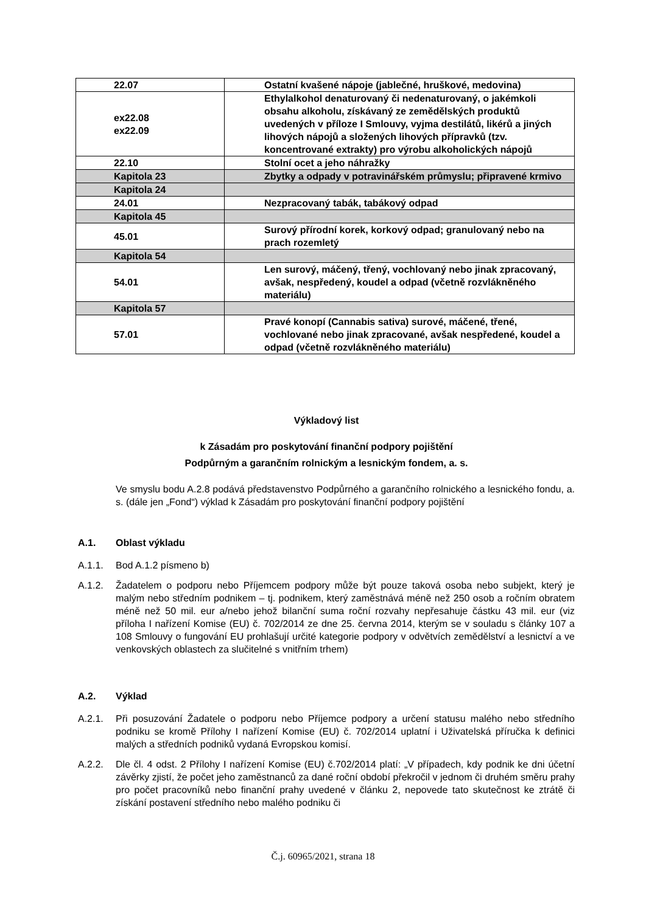| 22.07 | Ostatní kvašené nápoje (jablečné, hruškové, medovina) |
| ex22.08 ex22.09 | Ethylalkohol denaturovaný či nedenaturovaný, o jakémkoli obsahu alkoholu, získávaný ze zemědělských produktů uvedených v příloze I Smlouvy, vyjma destilátů, likérů a jiných lihových nápojů a složených lihových přípravků (tzv. koncentrované extrakty) pro výrobu alkoholických nápojů |
| 22.10 | Stolní ocet a jeho náhražky |
| Kapitola 23 | Zbytky a odpady v potravinářském průmyslu; připravené krmivo |
| Kapitola 24 | |
| 24.01 | Nezpracovaný tabák, tabákový odpad |
| Kapitola 45 | |
| 45.01 | Surový přírodní korek, korkový odpad; granulovaný nebo na prach rozemletý |
| Kapitola 54 | |
| 54.01 | Len surový, máčený, třený, vochlovaný nebo jinak zpracovaný, avšak, nespředený, koudel a odpad (včetně rozvlákněného materiálu) |
| Kapitola 57 | |
| 57.01 | Pravé konopí (Cannabis sativa) surové, máčené, třené, vochlované nebo jinak zpracované, avšak nespředené, koudel a odpad (včetně rozvlákněného materiálu) |
Výkladový list
k Zásadám pro poskytování finanční podpory pojištění
Podpůrným a garančním rolnickým a lesnickým fondem, a. s.
Ve smyslu bodu A.2.8 podává představenstvo Podpůrného a garančního rolnického a lesnického fondu, a. s. (dále jen „Fond“) výklad k Zásadám pro poskytování finanční podpory pojištění
A.1. Oblast výkladu
A.1.1. Bod A.1.2 písmeno b)
A.1.2. Žadatelem o podporu nebo Příjemcem podpory může být pouze taková osoba nebo subjekt, který je malým nebo středním podnikem – tj. podnikem, který zaměstnává méně než 250 osob a ročním obratem méně než 50 mil. eur a/nebo jehož bilanční suma roční rozvahy nepřesahuje částku 43 mil. eur (viz příloha I nařízení Komise (EU) č. 702/2014 ze dne 25. června 2014, kterým se v souladu s články 107 a 108 Smlouvy o fungování EU prohlašují určité kategorie podpory v odvětvích zemědělství a lesnictví a ve venkovských oblastech za slučitelné s vnitřním trhem)
A.2. Výklad
A.2.1. Při posuzování Žadatele o podporu nebo Příjemce podpory a určení statusu malého nebo středního podniku se kromě Přílohy I nařízení Komise (EU) č. 702/2014 uplatní i Uživatelská příručka k definici malých a středních podniků vydaná Evropskou komisí.
A.2.2. Dle čl. 4 odst. 2 Přílohy I nařízení Komise (EU) č.702/2014 platí: „V případech, kdy podnik ke dni účetní závěrky zjistí, že počet jeho zaměstnanců za dané roční období překročil v jednom či druhém směru prahy pro počet pracovníků nebo finanční prahy uvedené v článku 2, nepovede tato skutečnost ke ztrátě či získání postavení středního nebo malého podniku či
Č.j. 60965/2021, strana 18